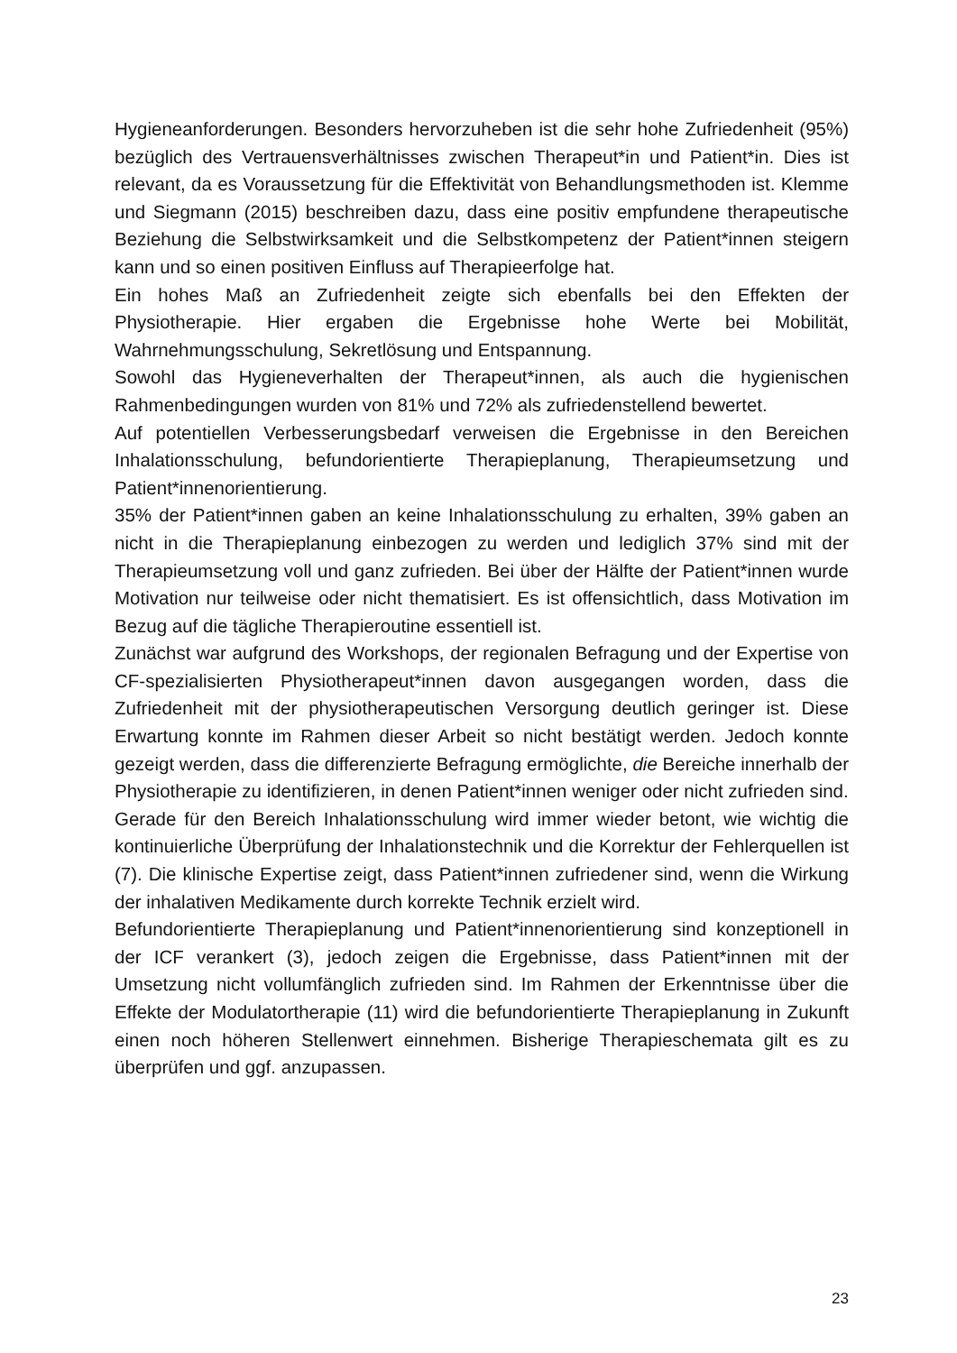Hygieneanforderungen. Besonders hervorzuheben ist die sehr hohe Zufriedenheit (95%) bezüglich des Vertrauensverhältnisses zwischen Therapeut*in und Patient*in. Dies ist relevant, da es Voraussetzung für die Effektivität von Behandlungsmethoden ist. Klemme und Siegmann (2015) beschreiben dazu, dass eine positiv empfundene therapeutische Beziehung die Selbstwirksamkeit und die Selbstkompetenz der Patient*innen steigern kann und so einen positiven Einfluss auf Therapieerfolge hat.
Ein hohes Maß an Zufriedenheit zeigte sich ebenfalls bei den Effekten der Physiotherapie. Hier ergaben die Ergebnisse hohe Werte bei Mobilität, Wahrnehmungsschulung, Sekretlösung und Entspannung.
Sowohl das Hygieneverhalten der Therapeut*innen, als auch die hygienischen Rahmenbedingungen wurden von 81% und 72% als zufriedenstellend bewertet.
Auf potentiellen Verbesserungsbedarf verweisen die Ergebnisse in den Bereichen Inhalationsschulung, befundorientierte Therapieplanung, Therapieumsetzung und Patient*innenorientierung.
35% der Patient*innen gaben an keine Inhalationsschulung zu erhalten, 39% gaben an nicht in die Therapieplanung einbezogen zu werden und lediglich 37% sind mit der Therapieumsetzung voll und ganz zufrieden. Bei über der Hälfte der Patient*innen wurde Motivation nur teilweise oder nicht thematisiert. Es ist offensichtlich, dass Motivation im Bezug auf die tägliche Therapieroutine essentiell ist.
Zunächst war aufgrund des Workshops, der regionalen Befragung und der Expertise von CF-spezialisierten Physiotherapeut*innen davon ausgegangen worden, dass die Zufriedenheit mit der physiotherapeutischen Versorgung deutlich geringer ist. Diese Erwartung konnte im Rahmen dieser Arbeit so nicht bestätigt werden. Jedoch konnte gezeigt werden, dass die differenzierte Befragung ermöglichte, die Bereiche innerhalb der Physiotherapie zu identifizieren, in denen Patient*innen weniger oder nicht zufrieden sind.
Gerade für den Bereich Inhalationsschulung wird immer wieder betont, wie wichtig die kontinuierliche Überprüfung der Inhalationstechnik und die Korrektur der Fehlerquellen ist (7). Die klinische Expertise zeigt, dass Patient*innen zufriedener sind, wenn die Wirkung der inhalativen Medikamente durch korrekte Technik erzielt wird.
Befundorientierte Therapieplanung und Patient*innenorientierung sind konzeptionell in der ICF verankert (3), jedoch zeigen die Ergebnisse, dass Patient*innen mit der Umsetzung nicht vollumfänglich zufrieden sind. Im Rahmen der Erkenntnisse über die Effekte der Modulatortherapie (11) wird die befundorientierte Therapieplanung in Zukunft einen noch höheren Stellenwert einnehmen. Bisherige Therapieschemata gilt es zu überprüfen und ggf. anzupassen.
23